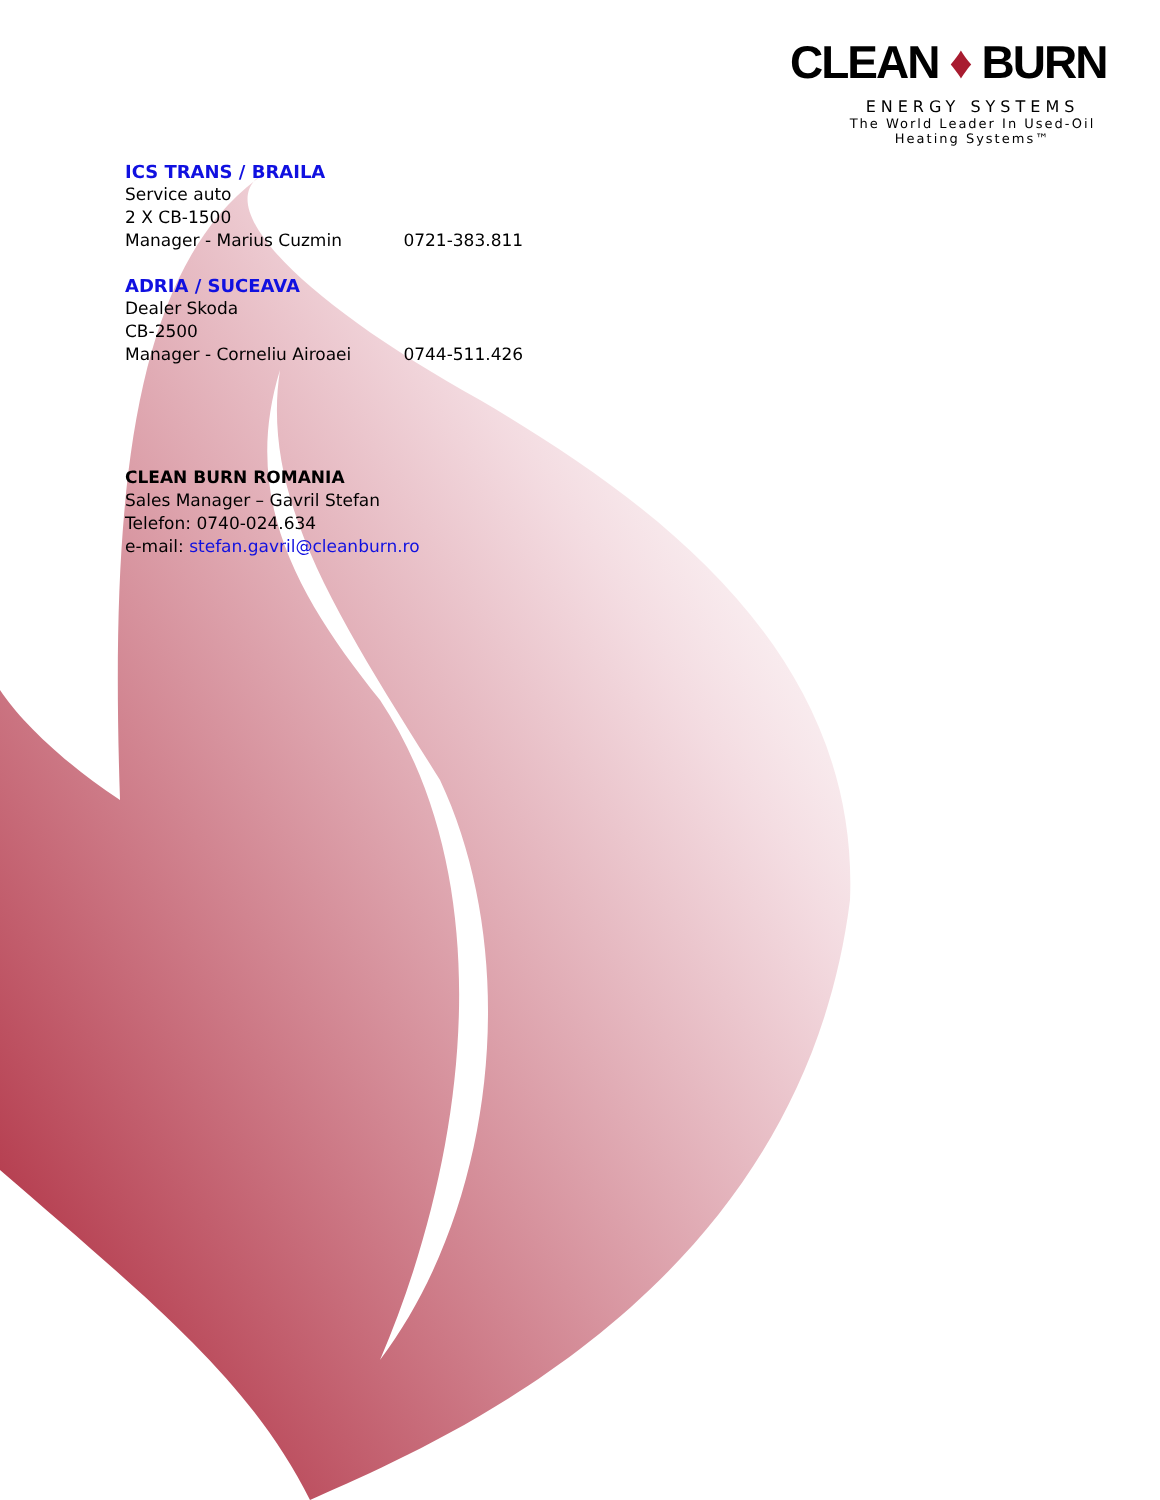CLEAN ♦ BURN
ENERGY SYSTEMS
The World Leader In Used-Oil
Heating Systems™
ICS TRANS / BRAILA
Service auto
2 X CB-1500
Manager - Marius Cuzmin 0721-383.811
ADRIA / SUCEAVA
Dealer Skoda
CB-2500
Manager - Corneliu Airoaei 0744-511.426
CLEAN BURN ROMANIA
Sales Manager – Gavril Stefan
Telefon: 0740-024.634
e-mail: stefan.gavril@cleanburn.ro